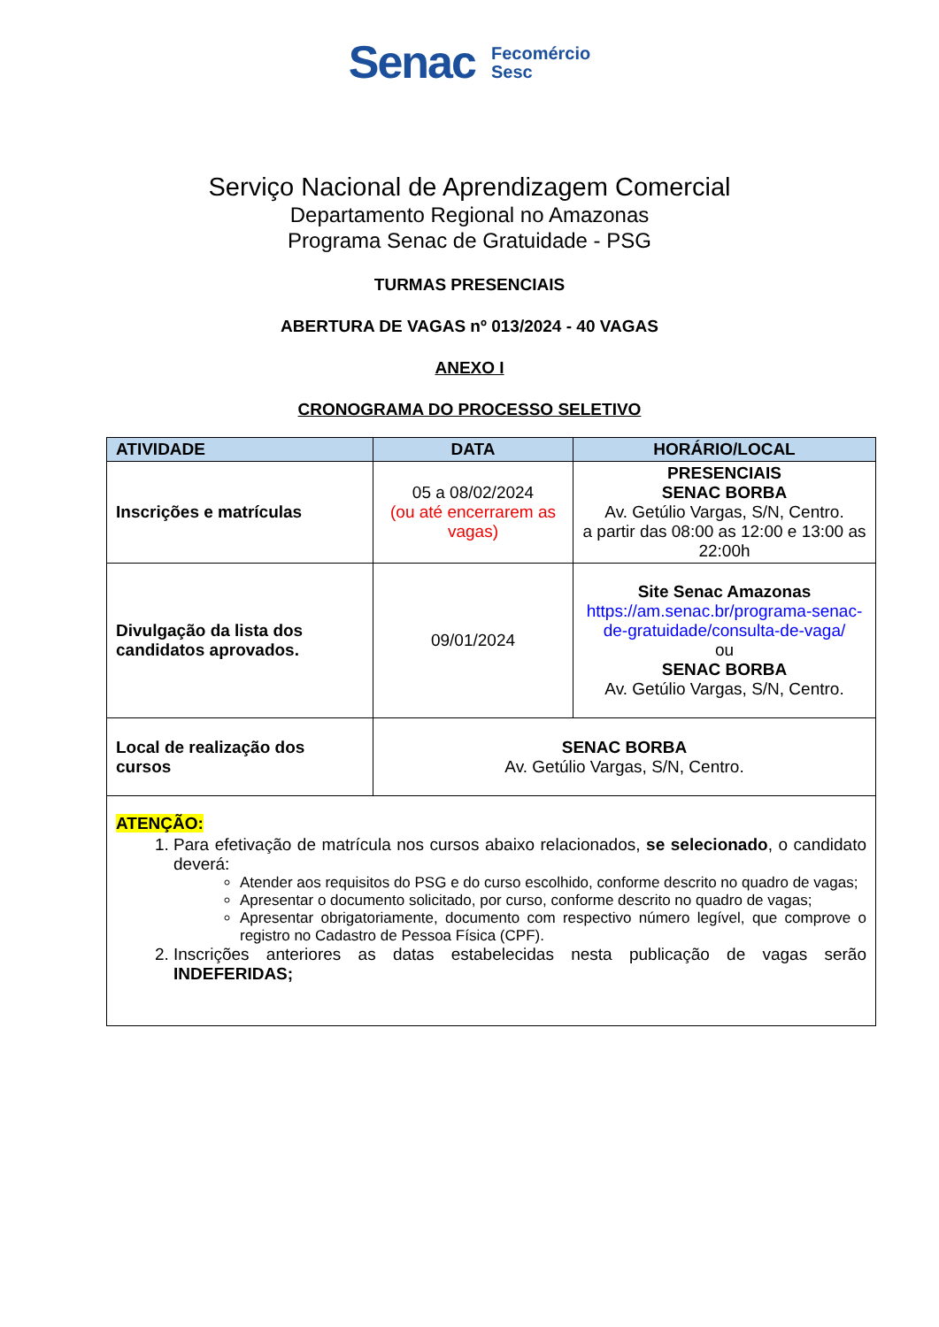Senac Fecomércio
Sesc
Serviço Nacional de Aprendizagem Comercial
Departamento Regional no Amazonas
Programa Senac de Gratuidade - PSG
TURMAS PRESENCIAIS
ABERTURA DE VAGAS nº 013/2024 - 40 VAGAS
ANEXO I
CRONOGRAMA DO PROCESSO SELETIVO
| ATIVIDADE | DATA | HORÁRIO/LOCAL |
| --- | --- | --- |
| Inscrições e matrículas | 05 a 08/02/2024 (ou até encerrarem as vagas) | PRESENCIAIS SENAC BORBA Av. Getúlio Vargas, S/N, Centro. a partir das 08:00 as 12:00 e 13:00 as 22:00h |
| Divulgação da lista dos candidatos aprovados. | 09/01/2024 | Site Senac Amazonas https://am.senac.br/programa-senac-de-gratuidade/consulta-de-vaga/ ou SENAC BORBA Av. Getúlio Vargas, S/N, Centro. |
| Local de realização dos cursos | SENAC BORBA Av. Getúlio Vargas, S/N, Centro. | |
| ATENÇÃO: 1. Para efetivação de matrícula nos cursos abaixo relacionados, se selecionado , o candidato deverá: Atender aos requisitos do PSG e do curso escolhido, conforme descrito no quadro de vagas; Apresentar o documento solicitado, por curso, conforme descrito no quadro de vagas; Apresentar obrigatoriamente, documento com respectivo número legível, que comprove o registro no Cadastro de Pessoa Física (CPF). 2. Inscrições anteriores as datas estabelecidas nesta publicação de vagas serão INDEFERIDAS; | | |